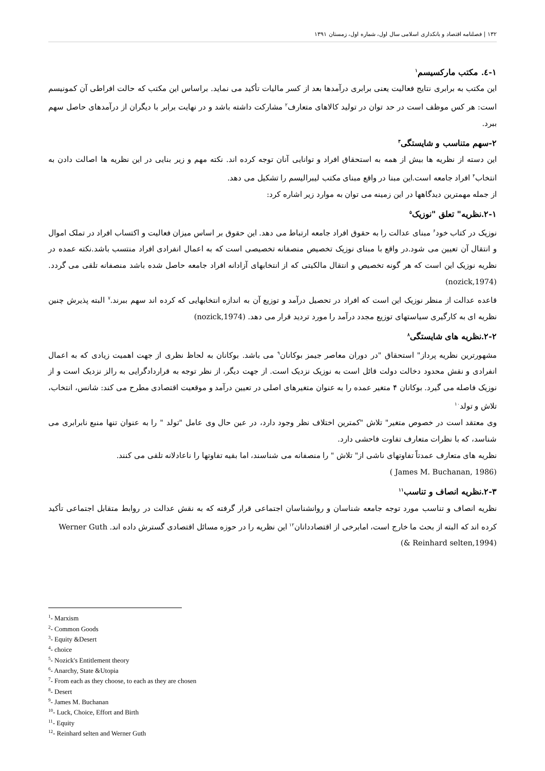۱۳۲ | فصلنامه اقتصاد و بانکداری اسلامی سال اول، شماره اول، زمستان ۱۳۹۱
۱-٤. مکتب مارکسیسم<sup>۱</sup>
این مکتب به برابری نتایج فعالیت یعنی برابری درآمدها بعد از کسر مالیات تأکید می نماید. براساس این مکتب که حالت افراطی آن کمونیسم است: هر کس موظف است در حد توان در تولید کالاهای متعارف<sup>۲</sup> مشارکت داشته باشد و در نهایت برابر با دیگران از درآمدهای حاصل سهم ببرد.
۲-سهم متناسب و شایستگی<sup>۳</sup>
این دسته از نظریه ها بیش از همه به استحقاق افراد و توانایی آنان توجه کرده اند. نکته مهم و زیر بنایی در این نظریه ها اصالت دادن به انتخاب<sup>۴</sup> افراد جامعه است.این مبنا در واقع مبنای مکتب لیبرالیسم را تشکیل می دهد.
از جمله مهمترین دیدگاهها در این زمینه می توان به موارد زیر اشاره کرد:
۲-۱.نظریه" تعلق "نوزیک<sup>۵</sup>
نوزیک در کتاب خود<sup>۶</sup> مبنای عدالت را به حقوق افراد جامعه ارتباط می دهد. این حقوق بر اساس میزان فعالیت و اکتساب افراد در تملک اموال و انتقال آن تعیین می شود.در واقع با مبنای نوزیک تخصیص منصفانه تخصیصی است که به اعمال انفرادی افراد منتسب باشد.نکته عمده در نظریه نوزیک این است که هر گونه تخصیص و انتقال مالکیتی که از انتخابهای آزادانه افراد جامعه حاصل شده باشد منصفانه تلقی می گردد.(nozick,1974)
قاعده عدالت از منظر نوزیک این است که افراد در تحصیل درآمد و توزیع آن به اندازه انتخابهایی که کرده اند سهم ببرند.<sup>۷</sup> البته پذیرش چنین نظریه ای به کارگیری سیاستهای توزیع مجدد درآمد را مورد تردید قرار می دهد. (nozick,1974)
۲-۲.نظریه های شایستگی<sup>۸</sup>
مشهورترین نظریه پرداز" استحقاق "در دوران معاصر جیمز بوکانان<sup>۹</sup> می باشد. بوکانان به لحاظ نظری از جهت اهمیت زیادی که به اعمال انفرادی و نقش محدود دخالت دولت قائل است به نوزیک نزدیک است. از جهت دیگر، از نظر توجه به قراردادگرایی به رالز نزدیک است و از نوزیک فاصله می گیرد. بوکانان ۴ متغیر عمده را به عنوان متغیرهای اصلی در تعیین درآمد و موقعیت اقتصادی مطرح می کند: شانس، انتخاب، تلاش و تولد<sup>۱۰</sup>
وی معتقد است در خصوص متغیر" تلاش "کمترین اختلاف نظر وجود دارد، در عین حال وی عامل "تولد " را به عنوان تنها منبع نابرابری می شناسد، که با نظرات متعارف تفاوت فاحشی دارد.
نظریه های متعارف عمدتاً تفاوتهای ناشی از" تلاش " را منصفانه می شناسند، اما بقیه تفاوتها را ناعادلانه تلقی می کنند.
( James M. Buchanan, 1986)
۲-۳.نظریه انصاف و تناسب<sup>۱۱</sup>
نظریه انصاف و تناسب مورد توجه جامعه شناسان و روانشناسان اجتماعی قرار گرفته که به نقش عدالت در روابط متقابل اجتماعی تأکید کرده اند که البته از بحث ما خارج است، امابرخی از اقتصاددانان<sup>۱۲</sup> این نظریه را در حوزه مسائل اقتصادی گسترش داده اند. Werner Guth
(& Reinhard selten,1994)
<sup>1</sup>- Marxism
<sup>2</sup>- Common Goods
<sup>3</sup>- Equity &Desert
<sup>4</sup>- choice
<sup>5</sup>- Nozick's Entitlement theory
<sup>6</sup>- Anarchy, State &Utopia
<sup>7</sup>- From each as they choose, to each as they are chosen
<sup>8</sup>- Desert
<sup>9</sup>- James M. Buchanan
<sup>10</sup>- Luck, Choice, Effort and Birth
<sup>11</sup>- Equity
<sup>12</sup>- Reinhard selten and Werner Guth